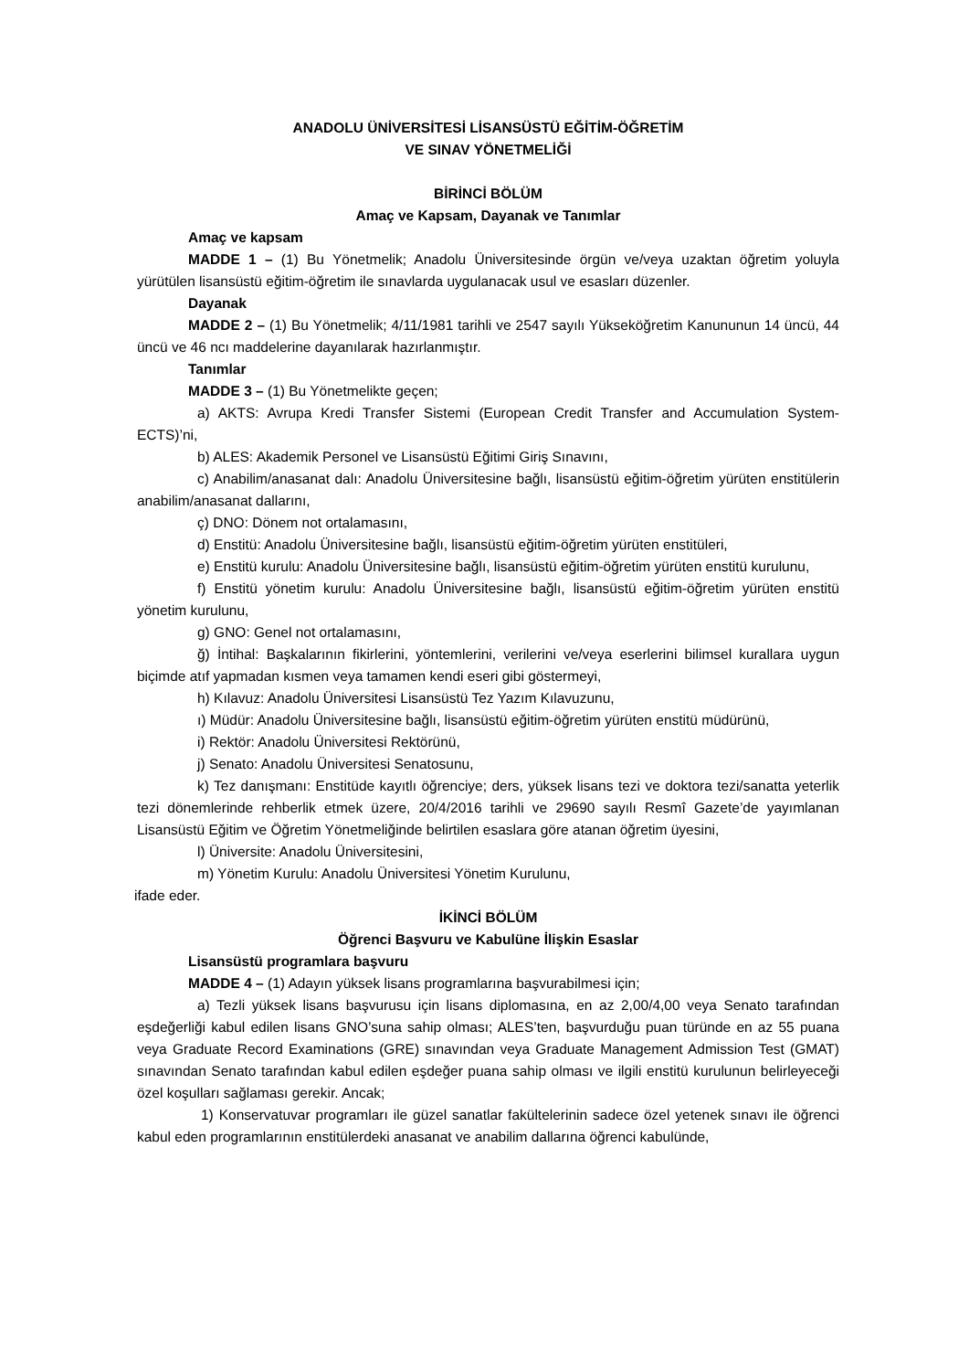ANADOLU ÜNİVERSİTESİ LİSANSÜSTÜ EĞİTİM-ÖĞRETİM
VE SINAV YÖNETMELİĞİ
BİRİNCİ BÖLÜM
Amaç ve Kapsam, Dayanak ve Tanımlar
Amaç ve kapsam
MADDE 1 – (1) Bu Yönetmelik; Anadolu Üniversitesinde örgün ve/veya uzaktan öğretim yoluyla yürütülen lisansüstü eğitim-öğretim ile sınavlarda uygulanacak usul ve esasları düzenler.
Dayanak
MADDE 2 – (1) Bu Yönetmelik; 4/11/1981 tarihli ve 2547 sayılı Yükseköğretim Kanununun 14 üncü, 44 üncü ve 46 ncı maddelerine dayanılarak hazırlanmıştır.
Tanımlar
MADDE 3 – (1) Bu Yönetmelikte geçen;
a) AKTS: Avrupa Kredi Transfer Sistemi (European Credit Transfer and Accumulation System-ECTS)’ni,
b) ALES: Akademik Personel ve Lisansüstü Eğitimi Giriş Sınavını,
c) Anabilim/anasanat dalı: Anadolu Üniversitesine bağlı, lisansüstü eğitim-öğretim yürüten enstitülerin anabilim/anasanat dallarını,
ç) DNO: Dönem not ortalamasını,
d) Enstitü: Anadolu Üniversitesine bağlı, lisansüstü eğitim-öğretim yürüten enstitüleri,
e) Enstitü kurulu: Anadolu Üniversitesine bağlı, lisansüstü eğitim-öğretim yürüten enstitü kurulunu,
f) Enstitü yönetim kurulu: Anadolu Üniversitesine bağlı, lisansüstü eğitim-öğretim yürüten enstitü yönetim kurulunu,
g) GNO: Genel not ortalamasını,
ğ) İntihal: Başkalarının fikirlerini, yöntemlerini, verilerini ve/veya eserlerini bilimsel kurallara uygun biçimde atıf yapmadan kısmen veya tamamen kendi eseri gibi göstermeyi,
h) Kılavuz: Anadolu Üniversitesi Lisansüstü Tez Yazım Kılavuzunu,
ı) Müdür: Anadolu Üniversitesine bağlı, lisansüstü eğitim-öğretim yürüten enstitü müdürünü,
i) Rektör: Anadolu Üniversitesi Rektörünü,
j) Senato: Anadolu Üniversitesi Senatosunu,
k) Tez danışmanı: Enstitüde kayıtlı öğrenciye; ders, yüksek lisans tezi ve doktora tezi/sanatta yeterlik tezi dönemlerinde rehberlik etmek üzere, 20/4/2016 tarihli ve 29690 sayılı Resmî Gazete’de yayımlanan Lisansüstü Eğitim ve Öğretim Yönetmeliğinde belirtilen esaslara göre atanan öğretim üyesini,
l) Üniversite: Anadolu Üniversitesini,
m) Yönetim Kurulu: Anadolu Üniversitesi Yönetim Kurulunu,
ifade eder.
İKİNCİ BÖLÜM
Öğrenci Başvuru ve Kabulüne İlişkin Esaslar
Lisansüstü programlara başvuru
MADDE 4 – (1) Adayın yüksek lisans programlarına başvurabilmesi için;
a) Tezli yüksek lisans başvurusu için lisans diplomasına, en az 2,00/4,00 veya Senato tarafından eşdeğerliği kabul edilen lisans GNO’suna sahip olması; ALES’ten, başvurduğu puan türünde en az 55 puana veya Graduate Record Examinations (GRE) sınavından veya Graduate Management Admission Test (GMAT) sınavından Senato tarafından kabul edilen eşdeğer puana sahip olması ve ilgili enstitü kurulunun belirleyeceği özel koşulları sağlaması gerekir. Ancak;
1) Konservatuvar programları ile güzel sanatlar fakültelerinin sadece özel yetenek sınavı ile öğrenci kabul eden programlarının enstitülerdeki anasanat ve anabilim dallarına öğrenci kabulünde,